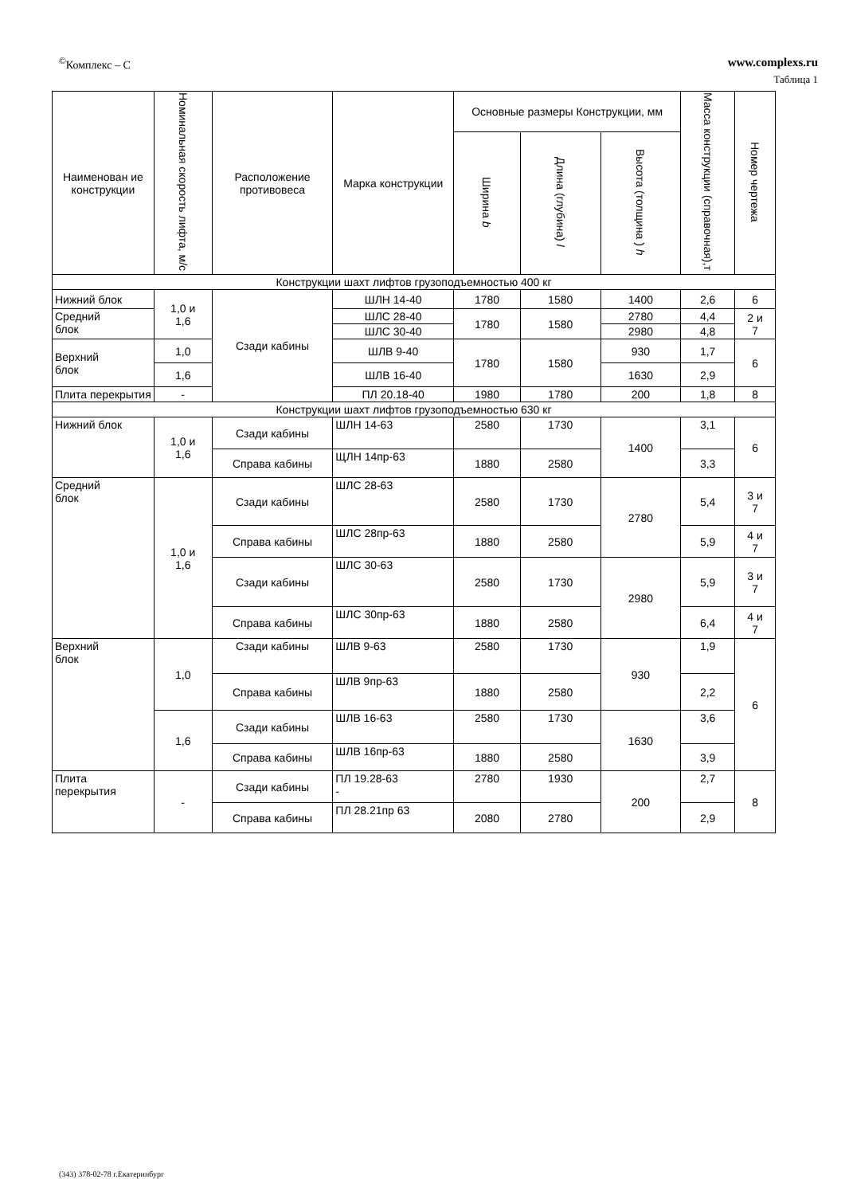<sup>©</sup>Комплекс – С www.complexs.ru
Таблица 1
| Наименован ие конструкции | Номинальная скорость лифта, м/с | Расположение противовеса | Марка конструкции | Основные размеры Конструкции, мм | | | Масса конструкции (справочная),т | Номер чертежа |
| --- | --- | --- | --- | --- | --- | --- | --- | --- |
| | | | | Ширина b | Длина (глубина) l | Высота (толщина ) h | | |
| Конструкции шахт лифтов грузоподъемностью 400 кг | | | | | | | | |
| Нижний блок | 1,0 и 1,6 | Сзади кабины | ШЛН 14-40 | 1780 | 1580 | 1400 | 2,6 | 6 |
| Средний блок | | | ШЛС 28-40 | 1780 | 1580 | 2780 | 4,4 | 2 и 7 |
| | | | | | | 2980 | 4,8 | |
| | | | ШЛС 30-40 | | | | | |
| Верхний блок | 1,0 | | ШЛВ 9-40 | 1780 | 1580 | 930 | 1,7 | 6 |
| | 1,6 | | ШЛВ 16-40 | | | 1630 | 2,9 | |
| Плита перекрытия | - | | ПЛ 20.18-40 | 1980 | 1780 | 200 | 1,8 | 8 |
| Конструкции шахт лифтов грузоподъемностью 630 кг | | | | | | | | |
| Нижний блок | 1,0 и 1,6 | Сзади кабины | ШЛН 14-63 | 2580 | 1730 | 1400 | 3,1 | 6 |
| | | Справа кабины | ЩЛН 14пр-63 | 1880 | 2580 | | 3,3 | |
| Средний блок | 1,0 и 1,6 | Сзади кабины | ШЛС 28-63 | 2580 | 1730 | 2780 | 5,4 | 3 и 7 |
| | | Справа кабины | ШЛС 28пр-63 | 1880 | 2580 | | 5,9 | 4 и 7 |
| | | Сзади кабины | ШЛС 30-63 | 2580 | 1730 | 2980 | 5,9 | 3 и 7 |
| | | Справа кабины | ШЛС 30пр-63 | 1880 | 2580 | | 6,4 | 4 и 7 |
| Верхний блок | 1,0 | Сзади кабины | ШЛВ 9-63 | 2580 | 1730 | 930 | 1,9 | 6 |
| | | Справа кабины | ШЛВ 9пр-63 | 1880 | 2580 | | 2,2 | |
| | 1,6 | Сзади кабины | ШЛВ 16-63 | 2580 | 1730 | 1630 | 3,6 | |
| | | Справа кабины | ШЛВ 16пр-63 | 1880 | 2580 | | 3,9 | |
| Плита перекрытия | - | Сзади кабины | ПЛ 19.28-63 - | 2780 | 1930 | 200 | 2,7 | 8 |
| | | Справа кабины | ПЛ 28.21пр 63 | 2080 | 2780 | | 2,9 | |
(343) 378-02-78 г.Екатеринбург